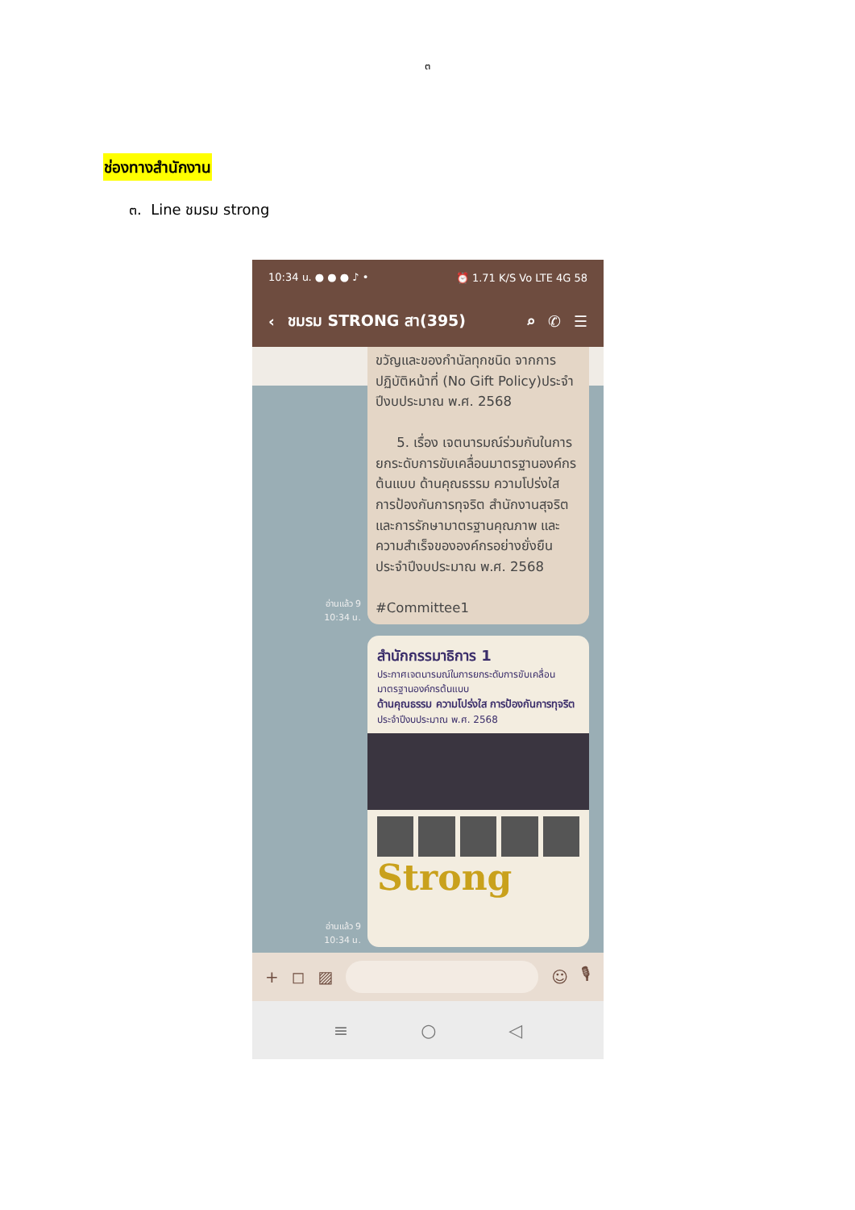๓
ช่องทางสำนักงาน
๓. Line ชมรม strong
10:34 น. ● ● ● ♪ • ⏰ 1.71 K/S Vo LTE 4G 58
‹ ชมรม STRONG สา(395) ⌕ ✆ ☰
อ่านแล้ว 9
10:34 น.
ขวัญและของกำนัลทุกชนิด จากการปฏิบัติหน้าที่ (No Gift Policy)ประจำปีงบประมาณ พ.ศ. 2568
5. เรื่อง เจตนารมณ์ร่วมกันในการยกระดับการขับเคลื่อนมาตรฐานองค์กรต้นแบบ ด้านคุณธรรม ความโปร่งใส การป้องกันการทุจริต สำนักงานสุจริต และการรักษามาตรฐานคุณภาพ และความสำเร็จขององค์กรอย่างยั่งยืน ประจำปีงบประมาณ พ.ศ. 2568
#Committee1
อ่านแล้ว 9
10:34 น.
สำนักกรรมาธิการ 1
ประกาศเจตนารมณ์ในการยกระดับการขับเคลื่อนมาตรฐานองค์กรต้นแบบ
ด้านคุณธรรม ความโปร่งใส การป้องกันการทุจริต
ประจำปีงบประมาณ พ.ศ. 2568
Strong
+ ◻ ▨ ☺ 🎙
≡ ○ ◁